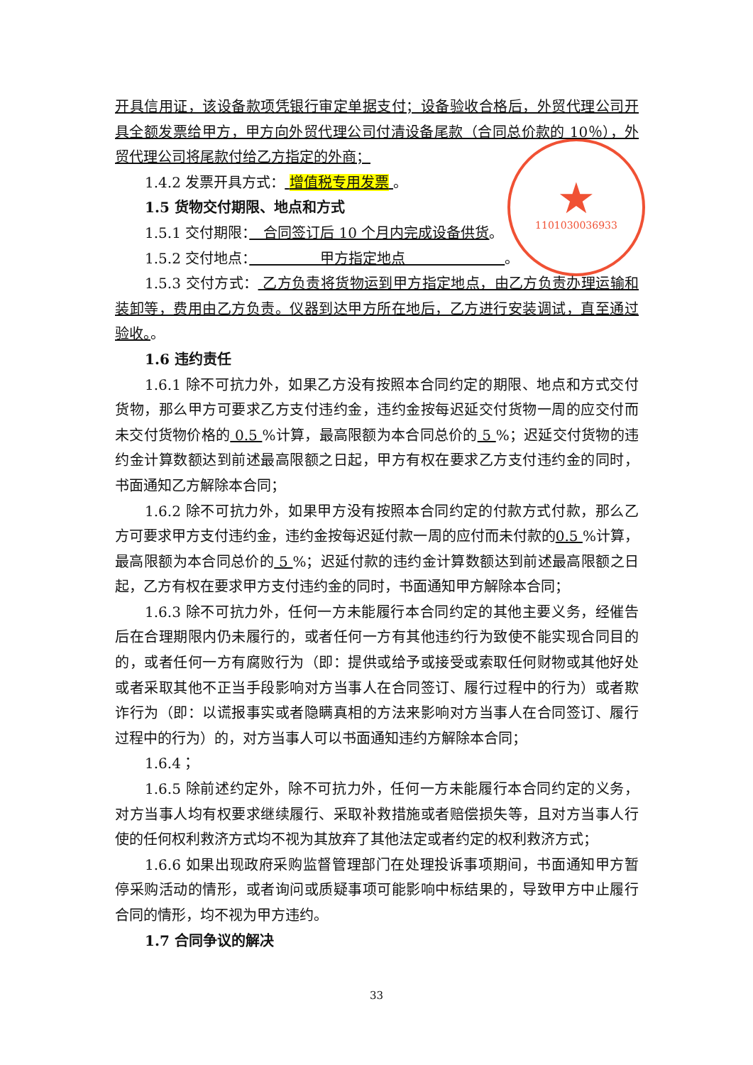★
1101030036933
开具信用证，该设备款项凭银行审定单据支付；设备验收合格后，外贸代理公司开具全额发票给甲方，甲方向外贸代理公司付清设备尾款（合同总价款的 10％），外贸代理公司将尾款付给乙方指定的外商；
1.4.2 发票开具方式： 增值税专用发票 。
1.5 货物交付期限、地点和方式
1.5.1 交付期限：　合同签订后 10 个月内完成设备供货。
1.5.2 交付地点：　　　　　甲方指定地点　　　　　　　。
1.5.3 交付方式： 乙方负责将货物运到甲方指定地点，由乙方负责办理运输和装卸等，费用由乙方负责。仪器到达甲方所在地后，乙方进行安装调试，直至通过验收。。
1.6 违约责任
1.6.1 除不可抗力外，如果乙方没有按照本合同约定的期限、地点和方式交付货物，那么甲方可要求乙方支付违约金，违约金按每迟延交付货物一周的应交付而未交付货物价格的 0.5 %计算，最高限额为本合同总价的 5 %；迟延交付货物的违约金计算数额达到前述最高限额之日起，甲方有权在要求乙方支付违约金的同时，书面通知乙方解除本合同；
1.6.2 除不可抗力外，如果甲方没有按照本合同约定的付款方式付款，那么乙方可要求甲方支付违约金，违约金按每迟延付款一周的应付而未付款的0.5 %计算，最高限额为本合同总价的 5 %；迟延付款的违约金计算数额达到前述最高限额之日起，乙方有权在要求甲方支付违约金的同时，书面通知甲方解除本合同；
1.6.3 除不可抗力外，任何一方未能履行本合同约定的其他主要义务，经催告后在合理期限内仍未履行的，或者任何一方有其他违约行为致使不能实现合同目的的，或者任何一方有腐败行为（即：提供或给予或接受或索取任何财物或其他好处或者采取其他不正当手段影响对方当事人在合同签订、履行过程中的行为）或者欺诈行为（即：以谎报事实或者隐瞒真相的方法来影响对方当事人在合同签订、履行过程中的行为）的，对方当事人可以书面通知违约方解除本合同；
1.6.4；
1.6.5 除前述约定外，除不可抗力外，任何一方未能履行本合同约定的义务，对方当事人均有权要求继续履行、采取补救措施或者赔偿损失等，且对方当事人行使的任何权利救济方式均不视为其放弃了其他法定或者约定的权利救济方式；
1.6.6 如果出现政府采购监督管理部门在处理投诉事项期间，书面通知甲方暂停采购活动的情形，或者询问或质疑事项可能影响中标结果的，导致甲方中止履行合同的情形，均不视为甲方违约。
1.7 合同争议的解决
33